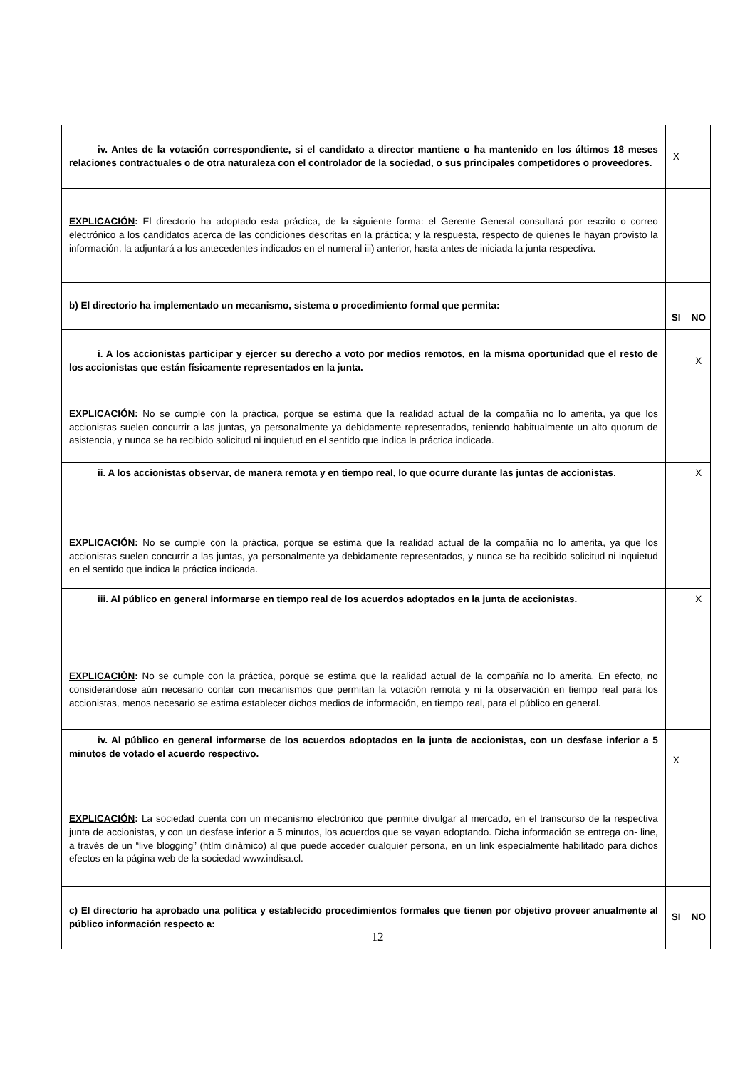| iv. Antes de la votación correspondiente, si el candidato a director mantiene o ha mantenido en los últimos 18 meses relaciones contractuales o de otra naturaleza con el controlador de la sociedad, o sus principales competidores o proveedores. | X | |
| EXPLICACIÓN : El directorio ha adoptado esta práctica, de la siguiente forma: el Gerente General consultará por escrito o correo electrónico a los candidatos acerca de las condiciones descritas en la práctica; y la respuesta, respecto de quienes le hayan provisto la información, la adjuntará a los antecedentes indicados en el numeral iii) anterior, hasta antes de iniciada la junta respectiva. | | |
| b) El directorio ha implementado un mecanismo, sistema o procedimiento formal que permita: | SI | NO |
| i. A los accionistas participar y ejercer su derecho a voto por medios remotos, en la misma oportunidad que el resto de los accionistas que están físicamente representados en la junta. | | X |
| EXPLICACIÓN : No se cumple con la práctica, porque se estima que la realidad actual de la compañía no lo amerita, ya que los accionistas suelen concurrir a las juntas, ya personalmente ya debidamente representados, teniendo habitualmente un alto quorum de asistencia, y nunca se ha recibido solicitud ni inquietud en el sentido que indica la práctica indicada. | | |
| ii. A los accionistas observar, de manera remota y en tiempo real, lo que ocurre durante las juntas de accionistas . | | X |
| EXPLICACIÓN : No se cumple con la práctica, porque se estima que la realidad actual de la compañía no lo amerita, ya que los accionistas suelen concurrir a las juntas, ya personalmente ya debidamente representados, y nunca se ha recibido solicitud ni inquietud en el sentido que indica la práctica indicada. | | |
| iii. Al público en general informarse en tiempo real de los acuerdos adoptados en la junta de accionistas. | | X |
| EXPLICACIÓN : No se cumple con la práctica, porque se estima que la realidad actual de la compañía no lo amerita. En efecto, no considerándose aún necesario contar con mecanismos que permitan la votación remota y ni la observación en tiempo real para los accionistas, menos necesario se estima establecer dichos medios de información, en tiempo real, para el público en general. | | |
| iv. Al público en general informarse de los acuerdos adoptados en la junta de accionistas, con un desfase inferior a 5 minutos de votado el acuerdo respectivo. | X | |
| EXPLICACIÓN : La sociedad cuenta con un mecanismo electrónico que permite divulgar al mercado, en el transcurso de la respectiva junta de accionistas, y con un desfase inferior a 5 minutos, los acuerdos que se vayan adoptando. Dicha información se entrega on- line, a través de un “live blogging” (htlm dinámico) al que puede acceder cualquier persona, en un link especialmente habilitado para dichos efectos en la página web de la sociedad www.indisa.cl. | | |
| c) El directorio ha aprobado una política y establecido procedimientos formales que tienen por objetivo proveer anualmente al público información respecto a: | SI | NO |
12